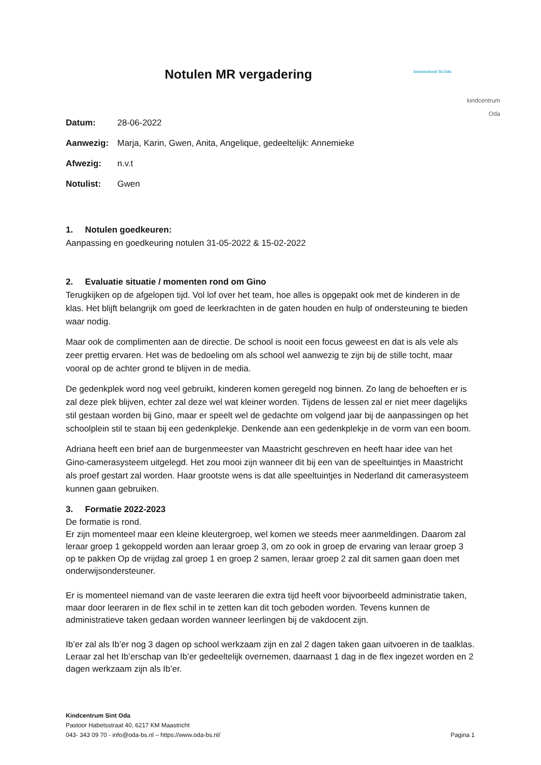Notulen MR vergadering
basisschool St.Oda
kindcentrum
Oda
Datum: 28-06-2022
Aanwezig: Marja, Karin, Gwen, Anita, Angelique, gedeeltelijk: Annemieke
Afwezig: n.v.t
Notulist: Gwen
1. Notulen goedkeuren:
Aanpassing en goedkeuring notulen 31-05-2022 & 15-02-2022
2. Evaluatie situatie / momenten rond om Gino
Terugkijken op de afgelopen tijd. Vol lof over het team, hoe alles is opgepakt ook met de kinderen in de klas. Het blijft belangrijk om goed de leerkrachten in de gaten houden en hulp of ondersteuning te bieden waar nodig.
Maar ook de complimenten aan de directie. De school is nooit een focus geweest en dat is als vele als zeer prettig ervaren. Het was de bedoeling om als school wel aanwezig te zijn bij de stille tocht, maar vooral op de achter grond te blijven in de media.
De gedenkplek word nog veel gebruikt, kinderen komen geregeld nog binnen. Zo lang de behoeften er is zal deze plek blijven, echter zal deze wel wat kleiner worden. Tijdens de lessen zal er niet meer dagelijks stil gestaan worden bij Gino, maar er speelt wel de gedachte om volgend jaar bij de aanpassingen op het schoolplein stil te staan bij een gedenkplekje. Denkende aan een gedenkplekje in de vorm van een boom.
Adriana heeft een brief aan de burgenmeester van Maastricht geschreven en heeft haar idee van het Gino-camerasysteem uitgelegd. Het zou mooi zijn wanneer dit bij een van de speeltuintjes in Maastricht als proef gestart zal worden. Haar grootste wens is dat alle speeltuintjes in Nederland dit camerasysteem kunnen gaan gebruiken.
3. Formatie 2022-2023
De formatie is rond.
Er zijn momenteel maar een kleine kleutergroep, wel komen we steeds meer aanmeldingen. Daarom zal leraar groep 1 gekoppeld worden aan leraar groep 3, om zo ook in groep de ervaring van leraar groep 3 op te pakken Op de vrijdag zal groep 1 en groep 2 samen, leraar groep 2 zal dit samen gaan doen met onderwijsondersteuner.
Er is momenteel niemand van de vaste leeraren die extra tijd heeft voor bijvoorbeeld administratie taken, maar door leeraren in de flex schil in te zetten kan dit toch geboden worden. Tevens kunnen de administratieve taken gedaan worden wanneer leerlingen bij de vakdocent zijn.
Ib’er zal als Ib’er nog 3 dagen op school werkzaam zijn en zal 2 dagen taken gaan uitvoeren in de taalklas. Leraar zal het Ib’erschap van Ib’er gedeeltelijk overnemen, daarnaast 1 dag in de flex ingezet worden en 2 dagen werkzaam zijn als Ib’er.
Kindcentrum Sint Oda
Pastoor Habetsstraat 40, 6217 KM Maastricht
043- 343 09 70 - info@oda-bs.nl – https://www.oda-bs.nl/
Pagina 1